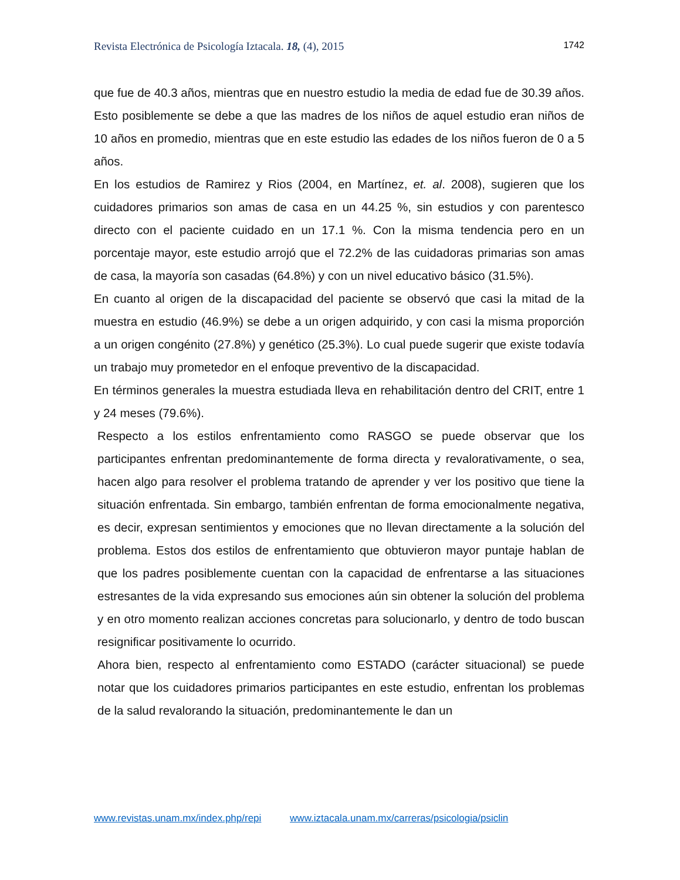Revista Electrónica de Psicología Iztacala. 18, (4), 2015 1742
que fue de 40.3 años, mientras que en nuestro estudio la media de edad fue de 30.39 años. Esto posiblemente se debe a que las madres de los niños de aquel estudio eran niños de 10 años en promedio, mientras que en este estudio las edades de los niños fueron de 0 a 5 años.
En los estudios de Ramirez y Rios (2004, en Martínez, et. al. 2008), sugieren que los cuidadores primarios son amas de casa en un 44.25 %, sin estudios y con parentesco directo con el paciente cuidado en un 17.1 %. Con la misma tendencia pero en un porcentaje mayor, este estudio arrojó que el 72.2% de las cuidadoras primarias son amas de casa, la mayoría son casadas (64.8%) y con un nivel educativo básico (31.5%).
En cuanto al origen de la discapacidad del paciente se observó que casi la mitad de la muestra en estudio (46.9%) se debe a un origen adquirido, y con casi la misma proporción a un origen congénito (27.8%) y genético (25.3%). Lo cual puede sugerir que existe todavía un trabajo muy prometedor en el enfoque preventivo de la discapacidad.
En términos generales la muestra estudiada lleva en rehabilitación dentro del CRIT, entre 1 y 24 meses (79.6%).
Respecto a los estilos enfrentamiento como RASGO se puede observar que los participantes enfrentan predominantemente de forma directa y revalorativamente, o sea, hacen algo para resolver el problema tratando de aprender y ver los positivo que tiene la situación enfrentada. Sin embargo, también enfrentan de forma emocionalmente negativa, es decir, expresan sentimientos y emociones que no llevan directamente a la solución del problema. Estos dos estilos de enfrentamiento que obtuvieron mayor puntaje hablan de que los padres posiblemente cuentan con la capacidad de enfrentarse a las situaciones estresantes de la vida expresando sus emociones aún sin obtener la solución del problema y en otro momento realizan acciones concretas para solucionarlo, y dentro de todo buscan resignificar positivamente lo ocurrido.
Ahora bien, respecto al enfrentamiento como ESTADO (carácter situacional) se puede notar que los cuidadores primarios participantes en este estudio, enfrentan los problemas de la salud revalorando la situación, predominantemente le dan un
www.revistas.unam.mx/index.php/repi www.iztacala.unam.mx/carreras/psicologia/psiclin